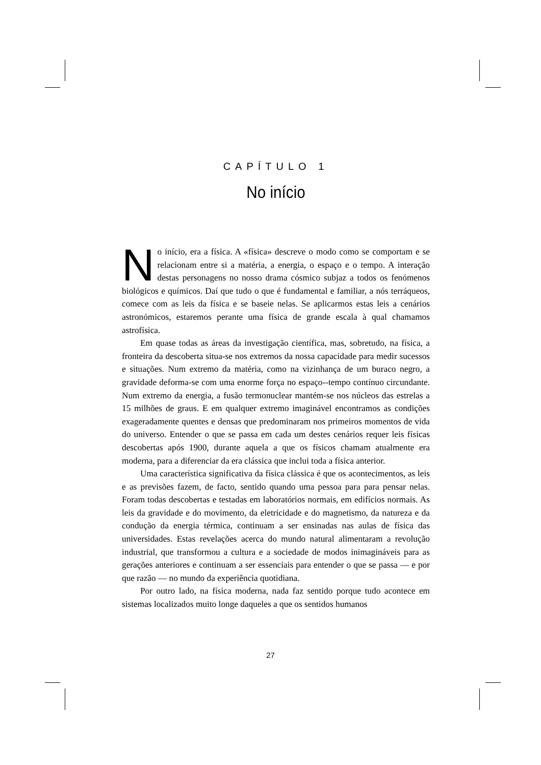CAPÍTULO 1
No início
No início, era a física. A «física» descreve o modo como se comportam e se relacionam entre si a matéria, a energia, o espaço e o tempo. A interação destas personagens no nosso drama cósmico subjaz a todos os fenómenos biológicos e químicos. Daí que tudo o que é fundamental e familiar, a nós terráqueos, comece com as leis da física e se baseie nelas. Se aplicarmos estas leis a cenários astronómicos, estaremos perante uma física de grande escala à qual chamamos astrofísica.
Em quase todas as áreas da investigação científica, mas, sobretudo, na física, a fronteira da descoberta situa-se nos extremos da nossa capacidade para medir sucessos e situações. Num extremo da matéria, como na vizinhança de um buraco negro, a gravidade deforma-se com uma enorme força no espaço--tempo contínuo circundante. Num extremo da energia, a fusão termonuclear mantém-se nos núcleos das estrelas a 15 milhões de graus. E em qualquer extremo imaginável encontramos as condições exageradamente quentes e densas que predominaram nos primeiros momentos de vida do universo. Entender o que se passa em cada um destes cenários requer leis físicas descobertas após 1900, durante aquela a que os físicos chamam atualmente era moderna, para a diferenciar da era clássica que inclui toda a física anterior.
Uma característica significativa da física clássica é que os acontecimentos, as leis e as previsões fazem, de facto, sentido quando uma pessoa para para pensar nelas. Foram todas descobertas e testadas em laboratórios normais, em edifícios normais. As leis da gravidade e do movimento, da eletricidade e do magnetismo, da natureza e da condução da energia térmica, continuam a ser ensinadas nas aulas de física das universidades. Estas revelações acerca do mundo natural alimentaram a revolução industrial, que transformou a cultura e a sociedade de modos inimagináveis para as gerações anteriores e continuam a ser essenciais para entender o que se passa — e por que razão — no mundo da experiência quotidiana.
Por outro lado, na física moderna, nada faz sentido porque tudo acontece em sistemas localizados muito longe daqueles a que os sentidos humanos
27